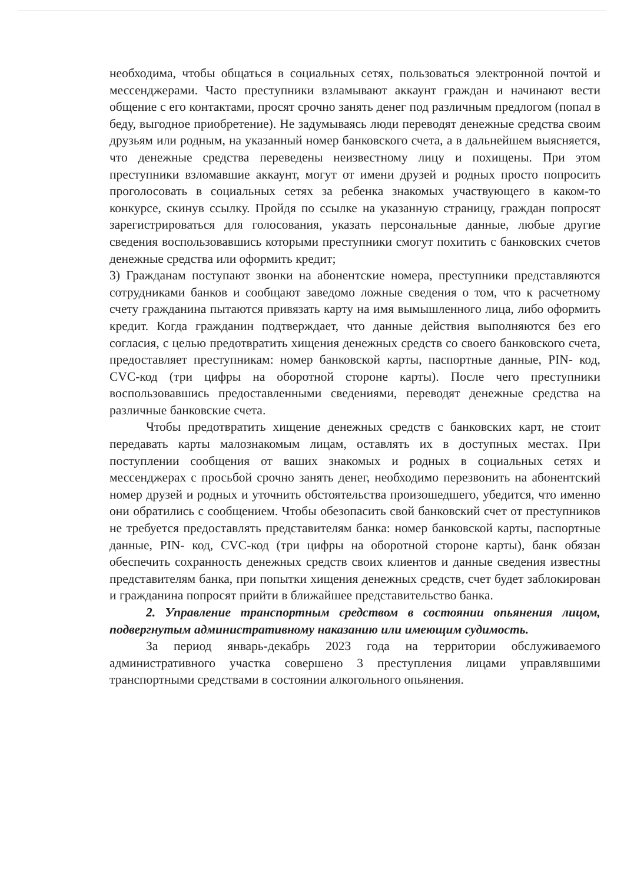необходима, чтобы общаться в социальных сетях, пользоваться электронной почтой и мессенджерами. Часто преступники взламывают аккаунт граждан и начинают вести общение с его контактами, просят срочно занять денег под различным предлогом (попал в беду, выгодное приобретение). Не задумываясь люди переводят денежные средства своим друзьям или родным, на указанный номер банковского счета, а в дальнейшем выясняется, что денежные средства переведены неизвестному лицу и похищены. При этом преступники взломавшие аккаунт, могут от имени друзей и родных просто попросить проголосовать в социальных сетях за ребенка знакомых участвующего в каком-то конкурсе, скинув ссылку. Пройдя по ссылке на указанную страницу, граждан попросят зарегистрироваться для голосования, указать персональные данные, любые другие сведения воспользовавшись которыми преступники смогут похитить с банковских счетов денежные средства или оформить кредит;
3) Гражданам поступают звонки на абонентские номера, преступники представляются сотрудниками банков и сообщают заведомо ложные сведения о том, что к расчетному счету гражданина пытаются привязать карту на имя вымышленного лица, либо оформить кредит. Когда гражданин подтверждает, что данные действия выполняются без его согласия, с целью предотвратить хищения денежных средств со своего банковского счета, предоставляет преступникам: номер банковской карты, паспортные данные, PIN- код, CVC-код (три цифры на оборотной стороне карты). После чего преступники воспользовавшись предоставленными сведениями, переводят денежные средства на различные банковские счета.
Чтобы предотвратить хищение денежных средств с банковских карт, не стоит передавать карты малознакомым лицам, оставлять их в доступных местах. При поступлении сообщения от ваших знакомых и родных в социальных сетях и мессенджерах с просьбой срочно занять денег, необходимо перезвонить на абонентский номер друзей и родных и уточнить обстоятельства произошедшего, убедится, что именно они обратились с сообщением. Чтобы обезопасить свой банковский счет от преступников не требуется предоставлять представителям банка: номер банковской карты, паспортные данные, PIN- код, CVC-код (три цифры на оборотной стороне карты), банк обязан обеспечить сохранность денежных средств своих клиентов и данные сведения известны представителям банка, при попытки хищения денежных средств, счет будет заблокирован и гражданина попросят прийти в ближайшее представительство банка.
2. Управление транспортным средством в состоянии опьянения лицом, подвергнутым административному наказанию или имеющим судимость.
За период январь-декабрь 2023 года на территории обслуживаемого административного участка совершено 3 преступления лицами управлявшими транспортными средствами в состоянии алкогольного опьянения.